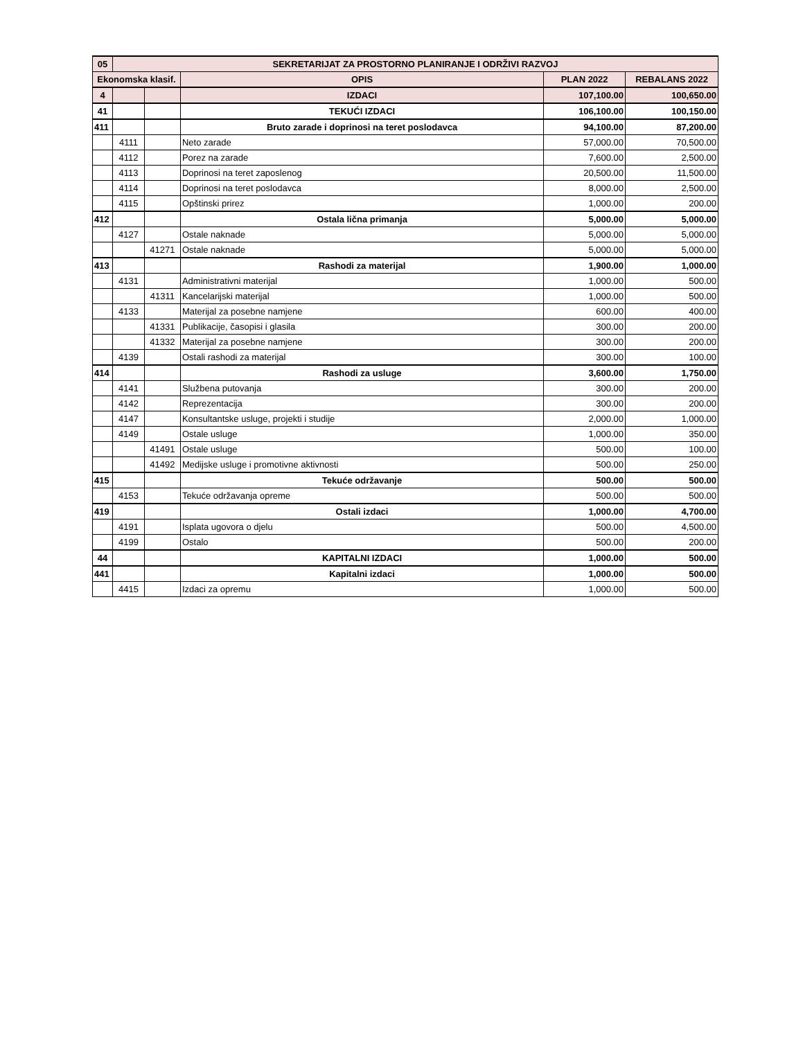| 05 | SEKRETARIJAT ZA PROSTORNO PLANIRANJE I ODRŽIVI RAZVOJ | | | | |
| Ekonomska klasif. | | | OPIS | PLAN 2022 | REBALANS 2022 |
| 4 | | | IZDACI | 107,100.00 | 100,650.00 |
| 41 | | | TEKUĆI IZDACI | 106,100.00 | 100,150.00 |
| 411 | | | Bruto zarade i doprinosi na teret poslodavca | 94,100.00 | 87,200.00 |
| | 4111 | | Neto zarade | 57,000.00 | 70,500.00 |
| | 4112 | | Porez na zarade | 7,600.00 | 2,500.00 |
| | 4113 | | Doprinosi na teret zaposlenog | 20,500.00 | 11,500.00 |
| | 4114 | | Doprinosi na teret poslodavca | 8,000.00 | 2,500.00 |
| | 4115 | | Opštinski prirez | 1,000.00 | 200.00 |
| 412 | | | Ostala lična primanja | 5,000.00 | 5,000.00 |
| | 4127 | | Ostale naknade | 5,000.00 | 5,000.00 |
| | | 41271 | Ostale naknade | 5,000.00 | 5,000.00 |
| 413 | | | Rashodi za materijal | 1,900.00 | 1,000.00 |
| | 4131 | | Administrativni materijal | 1,000.00 | 500.00 |
| | | 41311 | Kancelarijski materijal | 1,000.00 | 500.00 |
| | 4133 | | Materijal za posebne namjene | 600.00 | 400.00 |
| | | 41331 | Publikacije, časopisi i glasila | 300.00 | 200.00 |
| | | 41332 | Materijal za posebne namjene | 300.00 | 200.00 |
| | 4139 | | Ostali rashodi za materijal | 300.00 | 100.00 |
| 414 | | | Rashodi za usluge | 3,600.00 | 1,750.00 |
| | 4141 | | Službena putovanja | 300.00 | 200.00 |
| | 4142 | | Reprezentacija | 300.00 | 200.00 |
| | 4147 | | Konsultantske usluge, projekti i studije | 2,000.00 | 1,000.00 |
| | 4149 | | Ostale usluge | 1,000.00 | 350.00 |
| | | 41491 | Ostale usluge | 500.00 | 100.00 |
| | | 41492 | Medijske usluge i promotivne aktivnosti | 500.00 | 250.00 |
| 415 | | | Tekuće održavanje | 500.00 | 500.00 |
| | 4153 | | Tekuće održavanja opreme | 500.00 | 500.00 |
| 419 | | | Ostali izdaci | 1,000.00 | 4,700.00 |
| | 4191 | | Isplata ugovora o djelu | 500.00 | 4,500.00 |
| | 4199 | | Ostalo | 500.00 | 200.00 |
| 44 | | | KAPITALNI IZDACI | 1,000.00 | 500.00 |
| 441 | | | Kapitalni izdaci | 1,000.00 | 500.00 |
| | 4415 | | Izdaci za opremu | 1,000.00 | 500.00 |